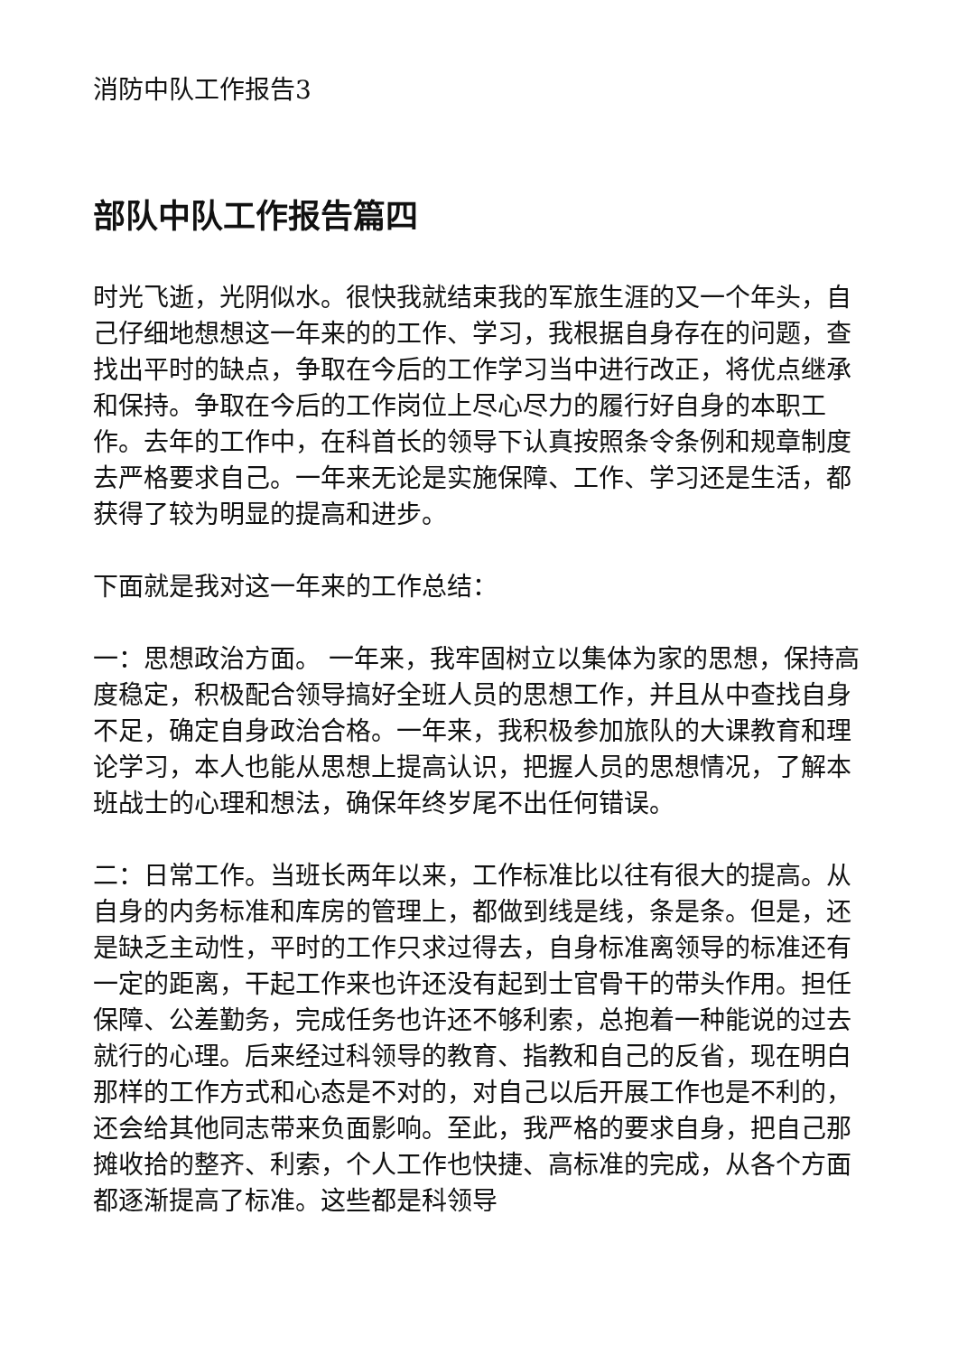消防中队工作报告3
部队中队工作报告篇四
时光飞逝，光阴似水。很快我就结束我的军旅生涯的又一个年头，自己仔细地想想这一年来的的工作、学习，我根据自身存在的问题，查找出平时的缺点，争取在今后的工作学习当中进行改正，将优点继承和保持。争取在今后的工作岗位上尽心尽力的履行好自身的本职工作。去年的工作中，在科首长的领导下认真按照条令条例和规章制度去严格要求自己。一年来无论是实施保障、工作、学习还是生活，都获得了较为明显的提高和进步。
下面就是我对这一年来的工作总结：
一：思想政治方面。 一年来，我牢固树立以集体为家的思想，保持高度稳定，积极配合领导搞好全班人员的思想工作，并且从中查找自身不足，确定自身政治合格。一年来，我积极参加旅队的大课教育和理论学习，本人也能从思想上提高认识，把握人员的思想情况，了解本班战士的心理和想法，确保年终岁尾不出任何错误。
二：日常工作。当班长两年以来，工作标准比以往有很大的提高。从自身的内务标准和库房的管理上，都做到线是线，条是条。但是，还是缺乏主动性，平时的工作只求过得去，自身标准离领导的标准还有一定的距离，干起工作来也许还没有起到士官骨干的带头作用。担任保障、公差勤务，完成任务也许还不够利索，总抱着一种能说的过去就行的心理。后来经过科领导的教育、指教和自己的反省，现在明白那样的工作方式和心态是不对的，对自己以后开展工作也是不利的，还会给其他同志带来负面影响。至此，我严格的要求自身，把自己那摊收拾的整齐、利索，个人工作也快捷、高标准的完成，从各个方面都逐渐提高了标准。这些都是科领导